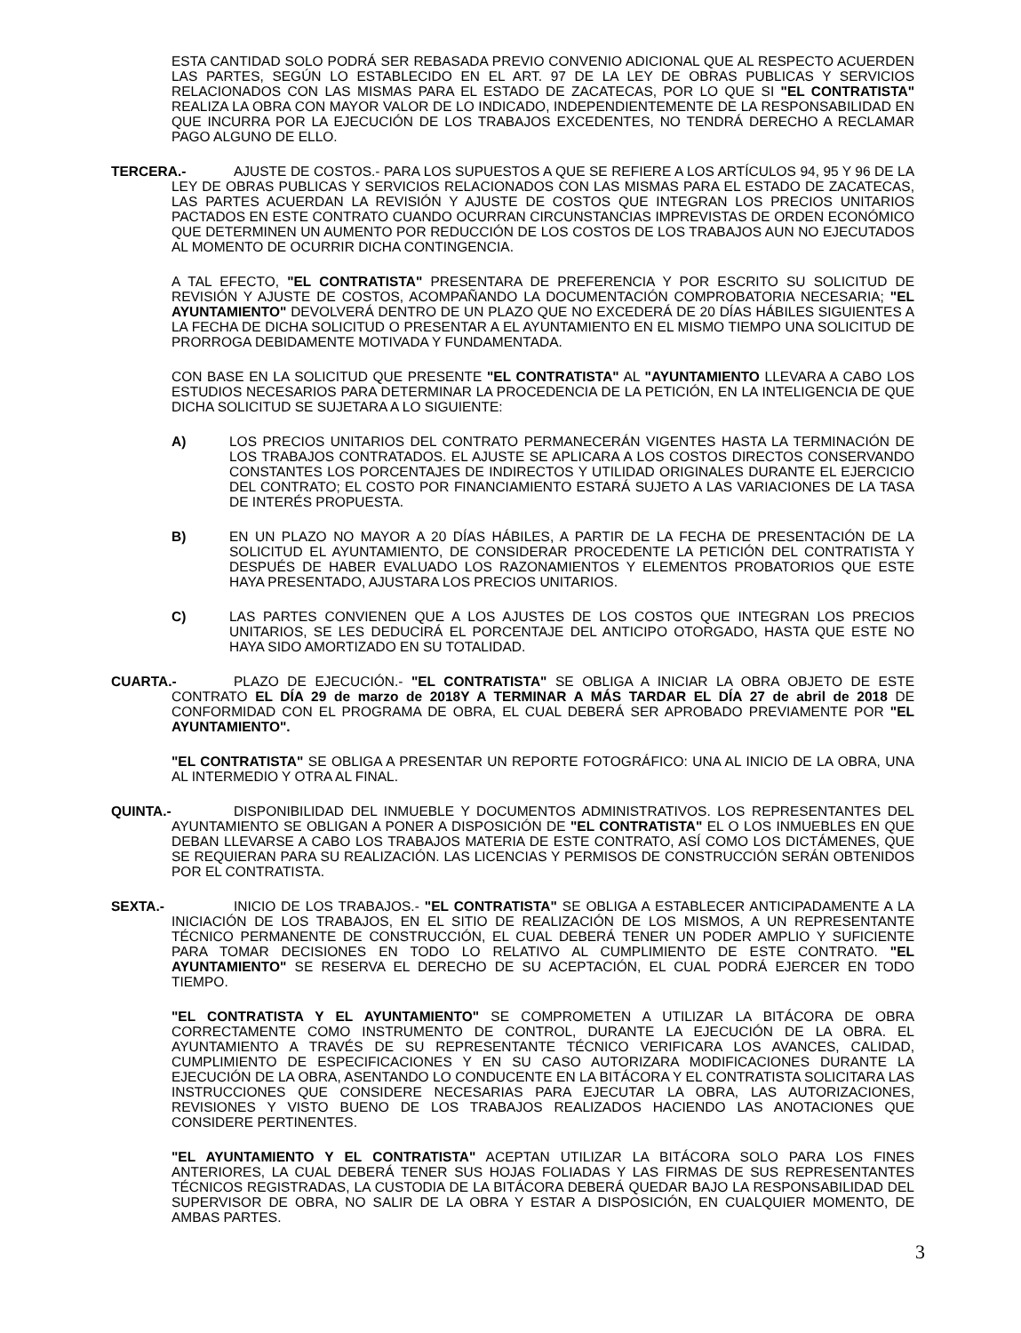ESTA CANTIDAD SOLO PODRÁ SER REBASADA PREVIO CONVENIO ADICIONAL QUE AL RESPECTO ACUERDEN LAS PARTES, SEGÚN LO ESTABLECIDO EN EL ART. 97 DE LA LEY DE OBRAS PUBLICAS Y SERVICIOS RELACIONADOS CON LAS MISMAS PARA EL ESTADO DE ZACATECAS, POR LO QUE SI "EL CONTRATISTA" REALIZA LA OBRA CON MAYOR VALOR DE LO INDICADO, INDEPENDIENTEMENTE DE LA RESPONSABILIDAD EN QUE INCURRA POR LA EJECUCIÓN DE LOS TRABAJOS EXCEDENTES, NO TENDRÁ DERECHO A RECLAMAR PAGO ALGUNO DE ELLO.
TERCERA.- AJUSTE DE COSTOS.- PARA LOS SUPUESTOS A QUE SE REFIERE A LOS ARTÍCULOS 94, 95 Y 96 DE LA LEY DE OBRAS PUBLICAS Y SERVICIOS RELACIONADOS CON LAS MISMAS PARA EL ESTADO DE ZACATECAS, LAS PARTES ACUERDAN LA REVISIÓN Y AJUSTE DE COSTOS QUE INTEGRAN LOS PRECIOS UNITARIOS PACTADOS EN ESTE CONTRATO CUANDO OCURRAN CIRCUNSTANCIAS IMPREVISTAS DE ORDEN ECONÓMICO QUE DETERMINEN UN AUMENTO POR REDUCCIÓN DE LOS COSTOS DE LOS TRABAJOS AUN NO EJECUTADOS AL MOMENTO DE OCURRIR DICHA CONTINGENCIA.
A TAL EFECTO, "EL CONTRATISTA" PRESENTARA DE PREFERENCIA Y POR ESCRITO SU SOLICITUD DE REVISIÓN Y AJUSTE DE COSTOS, ACOMPAÑANDO LA DOCUMENTACIÓN COMPROBATORIA NECESARIA; "EL AYUNTAMIENTO" DEVOLVERÁ DENTRO DE UN PLAZO QUE NO EXCEDERÁ DE 20 DÍAS HÁBILES SIGUIENTES A LA FECHA DE DICHA SOLICITUD O PRESENTAR A EL AYUNTAMIENTO EN EL MISMO TIEMPO UNA SOLICITUD DE PRORROGA DEBIDAMENTE MOTIVADA Y FUNDAMENTADA.
CON BASE EN LA SOLICITUD QUE PRESENTE "EL CONTRATISTA" AL "AYUNTAMIENTO LLEVARA A CABO LOS ESTUDIOS NECESARIOS PARA DETERMINAR LA PROCEDENCIA DE LA PETICIÓN, EN LA INTELIGENCIA DE QUE DICHA SOLICITUD SE SUJETARA A LO SIGUIENTE:
A) LOS PRECIOS UNITARIOS DEL CONTRATO PERMANECERÁN VIGENTES HASTA LA TERMINACIÓN DE LOS TRABAJOS CONTRATADOS. EL AJUSTE SE APLICARA A LOS COSTOS DIRECTOS CONSERVANDO CONSTANTES LOS PORCENTAJES DE INDIRECTOS Y UTILIDAD ORIGINALES DURANTE EL EJERCICIO DEL CONTRATO; EL COSTO POR FINANCIAMIENTO ESTARÁ SUJETO A LAS VARIACIONES DE LA TASA DE INTERÉS PROPUESTA.
B) EN UN PLAZO NO MAYOR A 20 DÍAS HÁBILES, A PARTIR DE LA FECHA DE PRESENTACIÓN DE LA SOLICITUD EL AYUNTAMIENTO, DE CONSIDERAR PROCEDENTE LA PETICIÓN DEL CONTRATISTA Y DESPUÉS DE HABER EVALUADO LOS RAZONAMIENTOS Y ELEMENTOS PROBATORIOS QUE ESTE HAYA PRESENTADO, AJUSTARA LOS PRECIOS UNITARIOS.
C) LAS PARTES CONVIENEN QUE A LOS AJUSTES DE LOS COSTOS QUE INTEGRAN LOS PRECIOS UNITARIOS, SE LES DEDUCIRÁ EL PORCENTAJE DEL ANTICIPO OTORGADO, HASTA QUE ESTE NO HAYA SIDO AMORTIZADO EN SU TOTALIDAD.
CUARTA.- PLAZO DE EJECUCIÓN.- "EL CONTRATISTA" SE OBLIGA A INICIAR LA OBRA OBJETO DE ESTE CONTRATO EL DÍA 29 de marzo de 2018Y A TERMINAR A MÁS TARDAR EL DÍA 27 de abril de 2018 DE CONFORMIDAD CON EL PROGRAMA DE OBRA, EL CUAL DEBERÁ SER APROBADO PREVIAMENTE POR "EL AYUNTAMIENTO".
"EL CONTRATISTA" SE OBLIGA A PRESENTAR UN REPORTE FOTOGRÁFICO: UNA AL INICIO DE LA OBRA, UNA AL INTERMEDIO Y OTRA AL FINAL.
QUINTA.- DISPONIBILIDAD DEL INMUEBLE Y DOCUMENTOS ADMINISTRATIVOS. LOS REPRESENTANTES DEL AYUNTAMIENTO SE OBLIGAN A PONER A DISPOSICIÓN DE "EL CONTRATISTA" EL O LOS INMUEBLES EN QUE DEBAN LLEVARSE A CABO LOS TRABAJOS MATERIA DE ESTE CONTRATO, ASÍ COMO LOS DICTÁMENES, QUE SE REQUIERAN PARA SU REALIZACIÓN. LAS LICENCIAS Y PERMISOS DE CONSTRUCCIÓN SERÁN OBTENIDOS POR EL CONTRATISTA.
SEXTA.- INICIO DE LOS TRABAJOS.- "EL CONTRATISTA" SE OBLIGA A ESTABLECER ANTICIPADAMENTE A LA INICIACIÓN DE LOS TRABAJOS, EN EL SITIO DE REALIZACIÓN DE LOS MISMOS, A UN REPRESENTANTE TÉCNICO PERMANENTE DE CONSTRUCCIÓN, EL CUAL DEBERÁ TENER UN PODER AMPLIO Y SUFICIENTE PARA TOMAR DECISIONES EN TODO LO RELATIVO AL CUMPLIMIENTO DE ESTE CONTRATO. "EL AYUNTAMIENTO" SE RESERVA EL DERECHO DE SU ACEPTACIÓN, EL CUAL PODRÁ EJERCER EN TODO TIEMPO.
"EL CONTRATISTA Y EL AYUNTAMIENTO" SE COMPROMETEN A UTILIZAR LA BITÁCORA DE OBRA CORRECTAMENTE COMO INSTRUMENTO DE CONTROL, DURANTE LA EJECUCIÓN DE LA OBRA. EL AYUNTAMIENTO A TRAVÉS DE SU REPRESENTANTE TÉCNICO VERIFICARA LOS AVANCES, CALIDAD, CUMPLIMIENTO DE ESPECIFICACIONES Y EN SU CASO AUTORIZARA MODIFICACIONES DURANTE LA EJECUCIÓN DE LA OBRA, ASENTANDO LO CONDUCENTE EN LA BITÁCORA Y EL CONTRATISTA SOLICITARA LAS INSTRUCCIONES QUE CONSIDERE NECESARIAS PARA EJECUTAR LA OBRA, LAS AUTORIZACIONES, REVISIONES Y VISTO BUENO DE LOS TRABAJOS REALIZADOS HACIENDO LAS ANOTACIONES QUE CONSIDERE PERTINENTES.
"EL AYUNTAMIENTO Y EL CONTRATISTA" ACEPTAN UTILIZAR LA BITÁCORA SOLO PARA LOS FINES ANTERIORES, LA CUAL DEBERÁ TENER SUS HOJAS FOLIADAS Y LAS FIRMAS DE SUS REPRESENTANTES TÉCNICOS REGISTRADAS, LA CUSTODIA DE LA BITÁCORA DEBERÁ QUEDAR BAJO LA RESPONSABILIDAD DEL SUPERVISOR DE OBRA, NO SALIR DE LA OBRA Y ESTAR A DISPOSICIÓN, EN CUALQUIER MOMENTO, DE AMBAS PARTES.
3